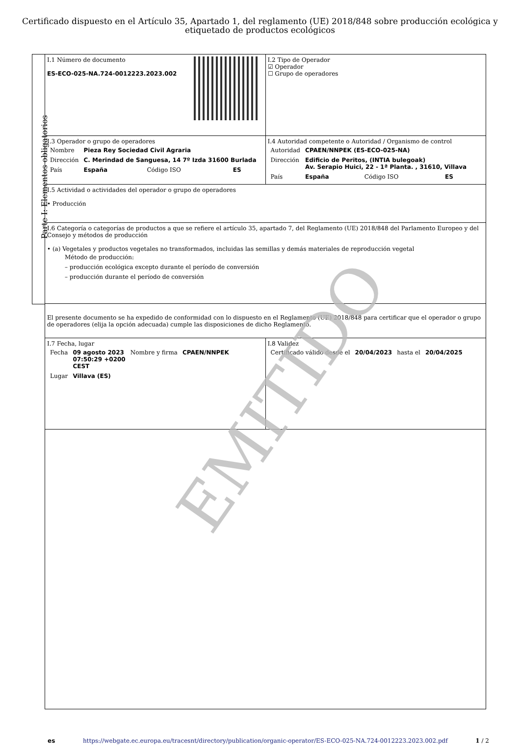Certificado dispuesto en el Artículo 35, Apartado 1, del reglamento (UE) 2018/848 sobre producción ecológica y etiquetado de productos ecológicos
Parte I: Elementos obligatorios
| I.1 Número de documento ES-ECO-025-NA.724-0012223.2023.002 | I.2 Tipo de Operador ☑ Operador ☐ Grupo de operadores |
| I.3 Operador o grupo de operadores / Nombre / Pieza Rey Sociedad Civil Agraria / / / / Dirección / C. Merindad de Sanguesa, 14 7º Izda 31600 Burlada / / / / País / España / Código ISO / ES / | I.4 Autoridad competente o Autoridad / Organismo de control / Autoridad / CPAEN/NNPEK (ES-ECO-025-NA) / / / / Dirección / Edificio de Peritos, (INTIA bulegoak) Av. Serapio Huici, 22 - 1ª Planta. , 31610, Villava / / / / País / España / Código ISO / ES / |
| I.5 Actividad o actividades del operador o grupo de operadores • Producción | |
| I.6 Categoría o categorías de productos a que se refiere el artículo 35, apartado 7, del Reglamento (UE) 2018/848 del Parlamento Europeo y del Consejo y métodos de producción • (a) Vegetales y productos vegetales no transformados, incluidas las semillas y demás materiales de reproducción vegetal Método de producción: – producción ecológica excepto durante el período de conversión – producción durante el período de conversión | |
| El presente documento se ha expedido de conformidad con lo dispuesto en el Reglamento (UE) 2018/848 para certificar que el operador o grupo de operadores (elija la opción adecuada) cumple las disposiciones de dicho Reglamento. | |
| I.7 Fecha, lugar / Fecha / 09 agosto 2023 07:50:29 +0200 CEST / Nombre y firma / CPAEN/NNPEK / / Lugar / Villava (ES) / / / | I.8 Validez / Certificado válido desde el / 20/04/2023 / hasta el / 20/04/2025 / |
EMITIDO
es https://webgate.ec.europa.eu/tracesnt/directory/publication/organic-operator/ES-ECO-025-NA.724-0012223.2023.002.pdf 1 / 2